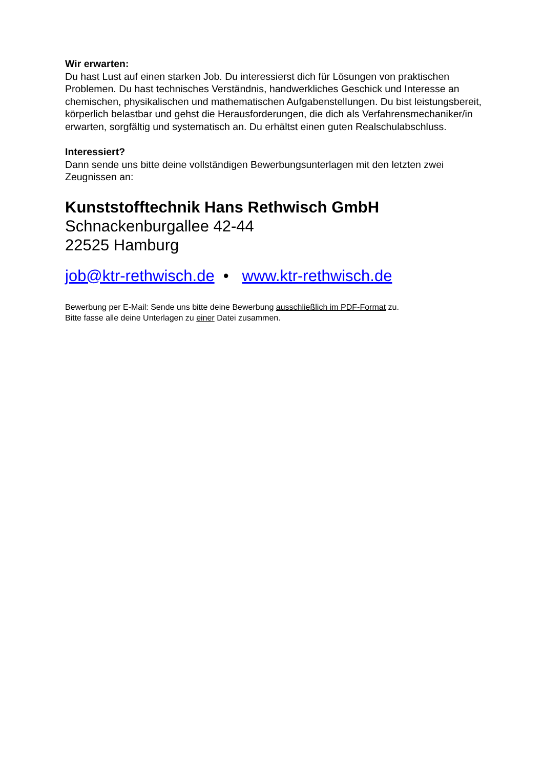Wir erwarten:
Du hast Lust auf einen starken Job. Du interessierst dich für Lösungen von praktischen Problemen. Du hast technisches Verständnis, handwerkliches Geschick und Interesse an chemischen, physikalischen und mathematischen Aufgabenstellungen. Du bist leistungsbereit, körperlich belastbar und gehst die Herausforderungen, die dich als Verfahrensmechaniker/in erwarten, sorgfältig und systematisch an. Du erhältst einen guten Realschulabschluss.
Interessiert?
Dann sende uns bitte deine vollständigen Bewerbungsunterlagen mit den letzten zwei Zeugnissen an:
Kunststofftechnik Hans Rethwisch GmbH
Schnackenburgallee 42-44
22525 Hamburg
job@ktr-rethwisch.de • www.ktr-rethwisch.de
Bewerbung per E-Mail: Sende uns bitte deine Bewerbung ausschließlich im PDF-Format zu.
Bitte fasse alle deine Unterlagen zu einer Datei zusammen.